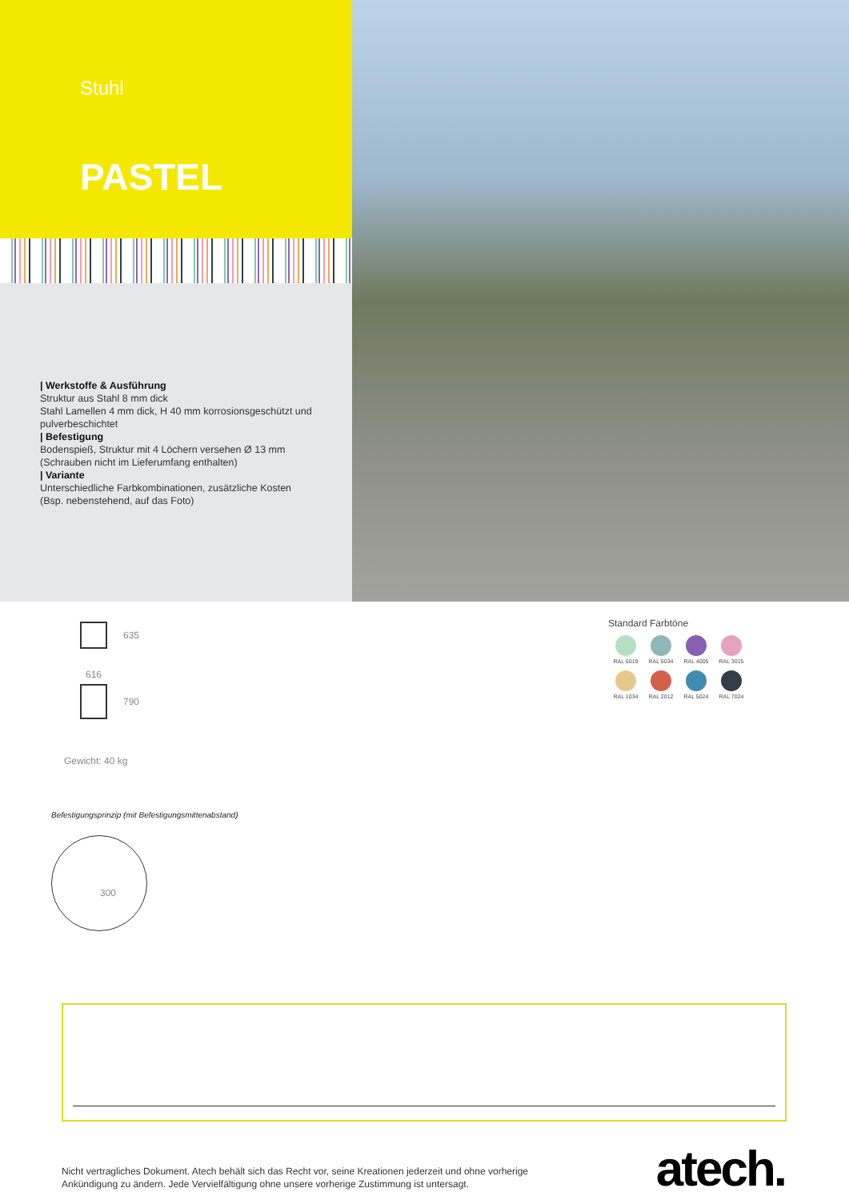Stuhl
PASTEL
| Werkstoffe & Ausführung
Struktur aus Stahl 8 mm dick
Stahl Lamellen 4 mm dick, H 40 mm korrosionsgeschützt und pulverbeschichtet
| Befestigung
Bodenspieß, Struktur mit 4 Löchern versehen Ø 13 mm (Schrauben nicht im Lieferumfang enthalten)
| Variante
Unterschiedliche Farbkombinationen, zusätzliche Kosten (Bsp. nebenstehend, auf das Foto)
635
616
790
Gewicht: 40 kg
Befestigungsprinzip (mit Befestigungsmittenabstand)
300
Standard Farbtöne
RAL 6019
RAL 6034
RAL 4005
RAL 3015
RAL 1034
RAL 2012
RAL 5024
RAL 7024
Nicht vertragliches Dokument. Atech behält sich das Recht vor, seine Kreationen jederzeit und ohne vorherige Ankündigung zu ändern. Jede Vervielfältigung ohne unsere vorherige Zustimmung ist untersagt.
atech.